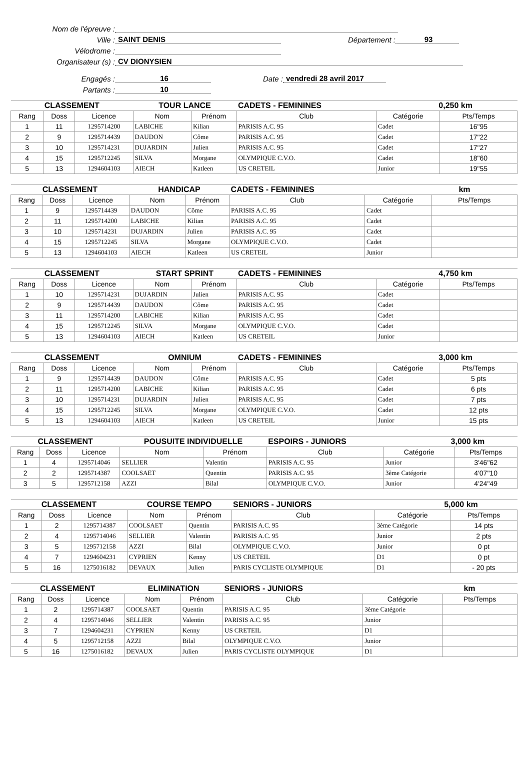Nom de l'épreuve :
Ville : SAINT DENIS Département : 93
Vélodrome :
Organisateur (s) : CV DIONYSIEN
Engagés : 16 Date : vendredi 28 avril 2017
Partants : 10
| CLASSEMENT | | | TOUR LANCE | | CADETS - FEMININES | | 0,250 km | |
| Rang | Doss | Licence | Nom | Prénom | Club | Catégorie | | Pts/Temps |
| 1 | 11 | 1295714200 | LABICHE | Kilian | PARISIS A.C. 95 | Cadet | | 16"95 |
| 2 | 9 | 1295714439 | DAUDON | Côme | PARISIS A.C. 95 | Cadet | | 17"22 |
| 3 | 10 | 1295714231 | DUJARDIN | Julien | PARISIS A.C. 95 | Cadet | | 17"27 |
| 4 | 15 | 1295712245 | SILVA | Morgane | OLYMPIQUE C.V.O. | Cadet | | 18"60 |
| 5 | 13 | 1294604103 | AIECH | Katleen | US CRETEIL | Junior | | 19"55 |
| CLASSEMENT | | | HANDICAP | | CADETS - FEMININES | | km | |
| Rang | Doss | Licence | Nom | Prénom | Club | Catégorie | | Pts/Temps |
| 1 | 9 | 1295714439 | DAUDON | Côme | PARISIS A.C. 95 | Cadet | | |
| 2 | 11 | 1295714200 | LABICHE | Kilian | PARISIS A.C. 95 | Cadet | | |
| 3 | 10 | 1295714231 | DUJARDIN | Julien | PARISIS A.C. 95 | Cadet | | |
| 4 | 15 | 1295712245 | SILVA | Morgane | OLYMPIQUE C.V.O. | Cadet | | |
| 5 | 13 | 1294604103 | AIECH | Katleen | US CRETEIL | Junior | | |
| CLASSEMENT | | | START SPRINT | | CADETS - FEMININES | | 4,750 km | |
| Rang | Doss | Licence | Nom | Prénom | Club | Catégorie | | Pts/Temps |
| 1 | 10 | 1295714231 | DUJARDIN | Julien | PARISIS A.C. 95 | Cadet | | |
| 2 | 9 | 1295714439 | DAUDON | Côme | PARISIS A.C. 95 | Cadet | | |
| 3 | 11 | 1295714200 | LABICHE | Kilian | PARISIS A.C. 95 | Cadet | | |
| 4 | 15 | 1295712245 | SILVA | Morgane | OLYMPIQUE C.V.O. | Cadet | | |
| 5 | 13 | 1294604103 | AIECH | Katleen | US CRETEIL | Junior | | |
| CLASSEMENT | | | OMNIUM | | CADETS - FEMININES | | 3,000 km | |
| Rang | Doss | Licence | Nom | Prénom | Club | Catégorie | | Pts/Temps |
| 1 | 9 | 1295714439 | DAUDON | Côme | PARISIS A.C. 95 | Cadet | | 5 pts |
| 2 | 11 | 1295714200 | LABICHE | Kilian | PARISIS A.C. 95 | Cadet | | 6 pts |
| 3 | 10 | 1295714231 | DUJARDIN | Julien | PARISIS A.C. 95 | Cadet | | 7 pts |
| 4 | 15 | 1295712245 | SILVA | Morgane | OLYMPIQUE C.V.O. | Cadet | | 12 pts |
| 5 | 13 | 1294604103 | AIECH | Katleen | US CRETEIL | Junior | | 15 pts |
| CLASSEMENT | | | POUSUITE INDIVIDUELLE | | ESPOIRS - JUNIORS | | 3,000 km | |
| Rang | Doss | Licence | Nom | Prénom | Club | Catégorie | | Pts/Temps |
| 1 | 4 | 1295714046 | SELLIER | Valentin | PARISIS A.C. 95 | Junior | | 3'46"62 |
| 2 | 2 | 1295714387 | COOLSAET | Quentin | PARISIS A.C. 95 | 3ème Catégorie | | 4'07"10 |
| 3 | 5 | 1295712158 | AZZI | Bilal | OLYMPIQUE C.V.O. | Junior | | 4'24"49 |
| CLASSEMENT | | | COURSE TEMPO | | SENIORS - JUNIORS | | 5,000 km | |
| Rang | Doss | Licence | Nom | Prénom | Club | Catégorie | | Pts/Temps |
| 1 | 2 | 1295714387 | COOLSAET | Quentin | PARISIS A.C. 95 | 3ème Catégorie | | 14 pts |
| 2 | 4 | 1295714046 | SELLIER | Valentin | PARISIS A.C. 95 | Junior | | 2 pts |
| 3 | 5 | 1295712158 | AZZI | Bilal | OLYMPIQUE C.V.O. | Junior | | 0 pt |
| 4 | 7 | 1294604231 | CYPRIEN | Kenny | US CRETEIL | D1 | | 0 pt |
| 5 | 16 | 1275016182 | DEVAUX | Julien | PARIS CYCLISTE OLYMPIQUE | D1 | | - 20 pts |
| CLASSEMENT | | | ELIMINATION | | SENIORS - JUNIORS | | km | |
| Rang | Doss | Licence | Nom | Prénom | Club | Catégorie | | Pts/Temps |
| 1 | 2 | 1295714387 | COOLSAET | Quentin | PARISIS A.C. 95 | 3ème Catégorie | | |
| 2 | 4 | 1295714046 | SELLIER | Valentin | PARISIS A.C. 95 | Junior | | |
| 3 | 7 | 1294604231 | CYPRIEN | Kenny | US CRETEIL | D1 | | |
| 4 | 5 | 1295712158 | AZZI | Bilal | OLYMPIQUE C.V.O. | Junior | | |
| 5 | 16 | 1275016182 | DEVAUX | Julien | PARIS CYCLISTE OLYMPIQUE | D1 | | |